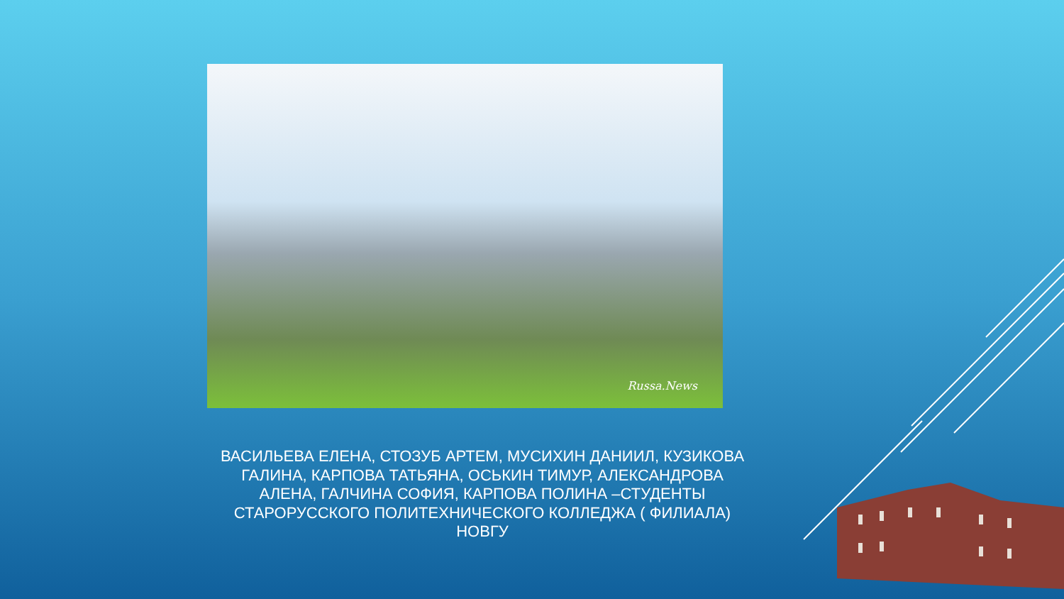Russa.News
ВАСИЛЬЕВА ЕЛЕНА, СТОЗУБ АРТЕМ, МУСИХИН ДАНИИЛ, КУЗИКОВА ГАЛИНА, КАРПОВА ТАТЬЯНА, ОСЬКИН ТИМУР, АЛЕКСАНДРОВА АЛЕНА, ГАЛЧИНА СОФИЯ, КАРПОВА ПОЛИНА –СТУДЕНТЫ СТАРОРУССКОГО ПОЛИТЕХНИЧЕСКОГО КОЛЛЕДЖА ( ФИЛИАЛА) НОВГУ